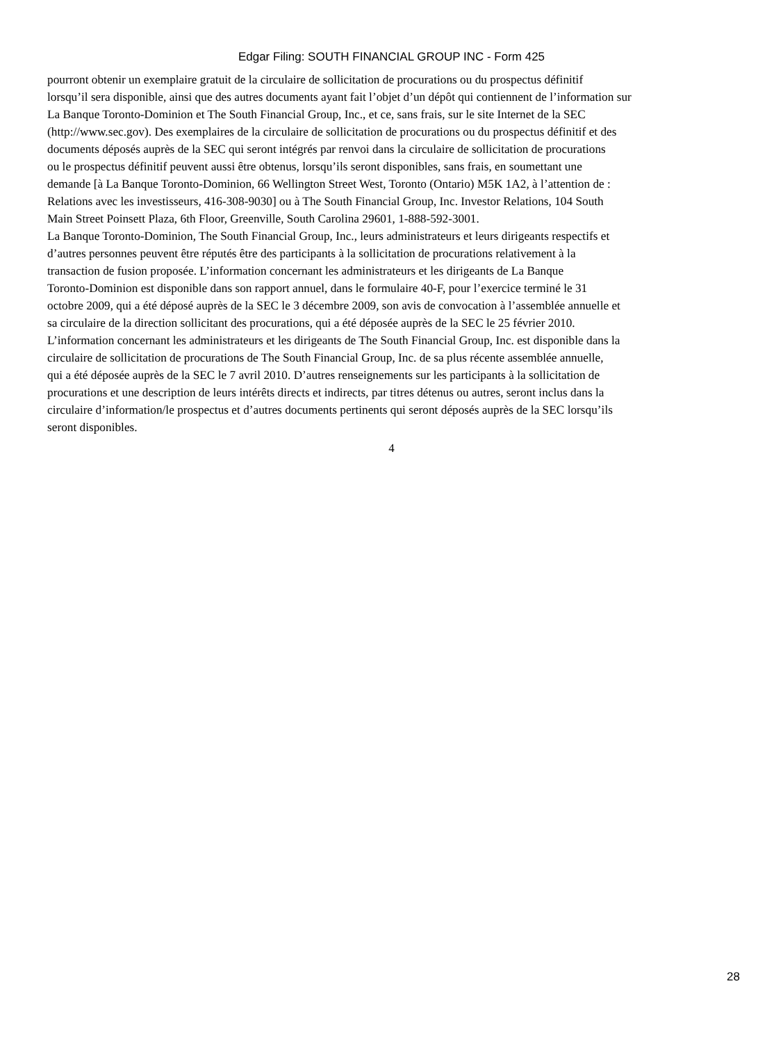Edgar Filing: SOUTH FINANCIAL GROUP INC - Form 425
pourront obtenir un exemplaire gratuit de la circulaire de sollicitation de procurations ou du prospectus définitif
lorsqu’il sera disponible, ainsi que des autres documents ayant fait l’objet d’un dépôt qui contiennent de l’information sur
La Banque Toronto-Dominion et The South Financial Group, Inc., et ce, sans frais, sur le site Internet de la SEC
(http://www.sec.gov). Des exemplaires de la circulaire de sollicitation de procurations ou du prospectus définitif et des
documents déposés auprès de la SEC qui seront intégrés par renvoi dans la circulaire de sollicitation de procurations
ou le prospectus définitif peuvent aussi être obtenus, lorsqu’ils seront disponibles, sans frais, en soumettant une
demande [à La Banque Toronto-Dominion, 66 Wellington Street West, Toronto (Ontario) M5K 1A2, à l’attention de :
Relations avec les investisseurs, 416-308-9030] ou à The South Financial Group, Inc. Investor Relations, 104 South
Main Street Poinsett Plaza, 6th Floor, Greenville, South Carolina 29601, 1-888-592-3001.
La Banque Toronto-Dominion, The South Financial Group, Inc., leurs administrateurs et leurs dirigeants respectifs et
d’autres personnes peuvent être réputés être des participants à la sollicitation de procurations relativement à la
transaction de fusion proposée. L’information concernant les administrateurs et les dirigeants de La Banque
Toronto-Dominion est disponible dans son rapport annuel, dans le formulaire 40-F, pour l’exercice terminé le 31
octobre 2009, qui a été déposé auprès de la SEC le 3 décembre 2009, son avis de convocation à l’assemblée annuelle et
sa circulaire de la direction sollicitant des procurations, qui a été déposée auprès de la SEC le 25 février 2010.
L’information concernant les administrateurs et les dirigeants de The South Financial Group, Inc. est disponible dans la
circulaire de sollicitation de procurations de The South Financial Group, Inc. de sa plus récente assemblée annuelle,
qui a été déposée auprès de la SEC le 7 avril 2010. D’autres renseignements sur les participants à la sollicitation de
procurations et une description de leurs intérêts directs et indirects, par titres détenus ou autres, seront inclus dans la
circulaire d’information/le prospectus et d’autres documents pertinents qui seront déposés auprès de la SEC lorsqu’ils
seront disponibles.
4
28